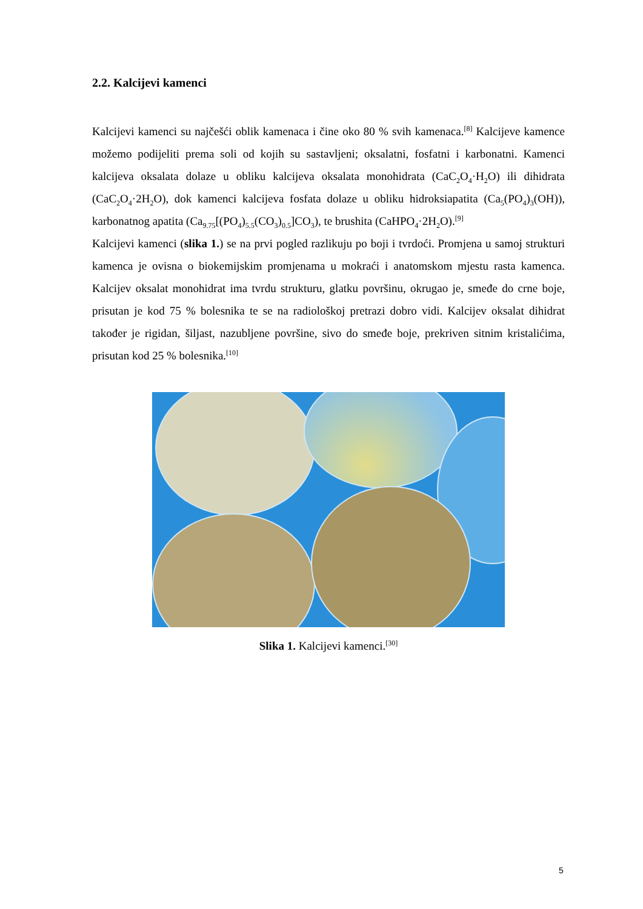2.2. Kalcijevi kamenci
Kalcijevi kamenci su najčešći oblik kamenaca i čine oko 80 % svih kamenaca.<sup>[8]</sup> Kalcijeve kamence možemo podijeliti prema soli od kojih su sastavljeni; oksalatni, fosfatni i karbonatni. Kamenci kalcijeva oksalata dolaze u obliku kalcijeva oksalata monohidrata (CaC<sub>2</sub>O<sub>4</sub>·H<sub>2</sub>O) ili dihidrata (CaC<sub>2</sub>O<sub>4</sub>·2H<sub>2</sub>O), dok kamenci kalcijeva fosfata dolaze u obliku hidroksiapatita (Ca<sub>5</sub>(PO<sub>4</sub>)<sub>3</sub>(OH)), karbonatnog apatita (Ca<sub>9.75</sub>[(PO<sub>4</sub>)<sub>5.5</sub>(CO<sub>3</sub>)<sub>0.5</sub>]CO<sub>3</sub>), te brushita (CaHPO<sub>4</sub>·2H<sub>2</sub>O).<sup>[9]</sup>
Kalcijevi kamenci (slika 1.) se na prvi pogled razlikuju po boji i tvrdoći. Promjena u samoj strukturi kamenca je ovisna o biokemijskim promjenama u mokraći i anatomskom mjestu rasta kamenca. Kalcijev oksalat monohidrat ima tvrdu strukturu, glatku površinu, okrugao je, smeđe do crne boje, prisutan je kod 75 % bolesnika te se na radiološkoj pretrazi dobro vidi. Kalcijev oksalat dihidrat također je rigidan, šiljast, nazubljene površine, sivo do smeđe boje, prekriven sitnim kristalićima, prisutan kod 25 % bolesnika.<sup>[10]</sup>
Slika 1. Kalcijevi kamenci.<sup>[30]</sup>
5